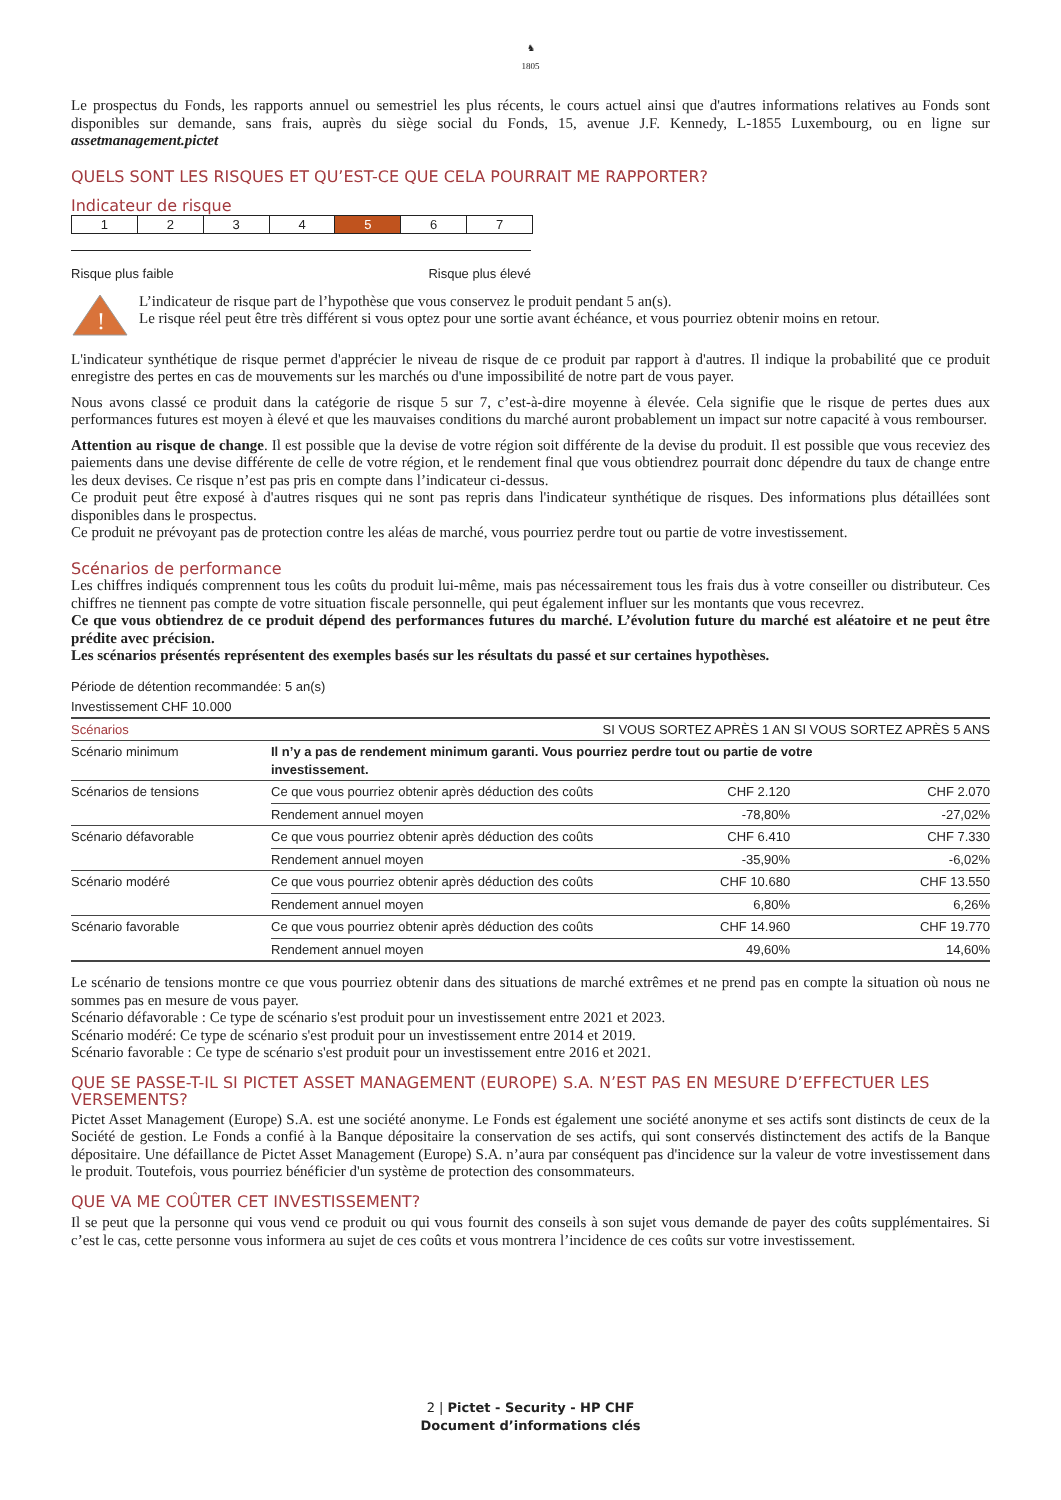♞
1805
Le prospectus du Fonds, les rapports annuel ou semestriel les plus récents, le cours actuel ainsi que d'autres informations relatives au Fonds sont disponibles sur demande, sans frais, auprès du siège social du Fonds, 15, avenue J.F. Kennedy, L-1855 Luxembourg, ou en ligne sur assetmanagement.pictet
QUELS SONT LES RISQUES ET QU’EST-CE QUE CELA POURRAIT ME RAPPORTER?
Indicateur de risque
1 2 3 4 5 6 7
Risque plus faible Risque plus élevé
!
L’indicateur de risque part de l’hypothèse que vous conservez le produit pendant 5 an(s).
Le risque réel peut être très différent si vous optez pour une sortie avant échéance, et vous pourriez obtenir moins en retour.
L'indicateur synthétique de risque permet d'apprécier le niveau de risque de ce produit par rapport à d'autres. Il indique la probabilité que ce produit enregistre des pertes en cas de mouvements sur les marchés ou d'une impossibilité de notre part de vous payer.
Nous avons classé ce produit dans la catégorie de risque 5 sur 7, c’est-à-dire moyenne à élevée. Cela signifie que le risque de pertes dues aux performances futures est moyen à élevé et que les mauvaises conditions du marché auront probablement un impact sur notre capacité à vous rembourser.
Attention au risque de change. Il est possible que la devise de votre région soit différente de la devise du produit. Il est possible que vous receviez des paiements dans une devise différente de celle de votre région, et le rendement final que vous obtiendrez pourrait donc dépendre du taux de change entre les deux devises. Ce risque n’est pas pris en compte dans l’indicateur ci-dessus.
Ce produit peut être exposé à d'autres risques qui ne sont pas repris dans l'indicateur synthétique de risques. Des informations plus détaillées sont disponibles dans le prospectus.
Ce produit ne prévoyant pas de protection contre les aléas de marché, vous pourriez perdre tout ou partie de votre investissement.
Scénarios de performance
Les chiffres indiqués comprennent tous les coûts du produit lui-même, mais pas nécessairement tous les frais dus à votre conseiller ou distributeur. Ces chiffres ne tiennent pas compte de votre situation fiscale personnelle, qui peut également influer sur les montants que vous recevrez.
Ce que vous obtiendrez de ce produit dépend des performances futures du marché. L’évolution future du marché est aléatoire et ne peut être prédite avec précision.
Les scénarios présentés représentent des exemples basés sur les résultats du passé et sur certaines hypothèses.
Période de détention recommandée: 5 an(s)
Investissement CHF 10.000
| Scénarios | | SI VOUS SORTEZ APRÈS 1 AN | SI VOUS SORTEZ APRÈS 5 ANS |
| --- | --- | --- | --- |
| Scénario minimum | Il n’y a pas de rendement minimum garanti. Vous pourriez perdre tout ou partie de votre investissement. | | |
| Scénarios de tensions | Ce que vous pourriez obtenir après déduction des coûts | CHF 2.120 | CHF 2.070 |
| | Rendement annuel moyen | -78,80% | -27,02% |
| Scénario défavorable | Ce que vous pourriez obtenir après déduction des coûts | CHF 6.410 | CHF 7.330 |
| | Rendement annuel moyen | -35,90% | -6,02% |
| Scénario modéré | Ce que vous pourriez obtenir après déduction des coûts | CHF 10.680 | CHF 13.550 |
| | Rendement annuel moyen | 6,80% | 6,26% |
| Scénario favorable | Ce que vous pourriez obtenir après déduction des coûts | CHF 14.960 | CHF 19.770 |
| | Rendement annuel moyen | 49,60% | 14,60% |
Le scénario de tensions montre ce que vous pourriez obtenir dans des situations de marché extrêmes et ne prend pas en compte la situation où nous ne sommes pas en mesure de vous payer.
Scénario défavorable : Ce type de scénario s'est produit pour un investissement entre 2021 et 2023.
Scénario modéré: Ce type de scénario s'est produit pour un investissement entre 2014 et 2019.
Scénario favorable : Ce type de scénario s'est produit pour un investissement entre 2016 et 2021.
QUE SE PASSE-T-IL SI PICTET ASSET MANAGEMENT (EUROPE) S.A. N’EST PAS EN MESURE D’EFFECTUER LES VERSEMENTS?
Pictet Asset Management (Europe) S.A. est une société anonyme. Le Fonds est également une société anonyme et ses actifs sont distincts de ceux de la Société de gestion. Le Fonds a confié à la Banque dépositaire la conservation de ses actifs, qui sont conservés distinctement des actifs de la Banque dépositaire. Une défaillance de Pictet Asset Management (Europe) S.A. n’aura par conséquent pas d'incidence sur la valeur de votre investissement dans le produit. Toutefois, vous pourriez bénéficier d'un système de protection des consommateurs.
QUE VA ME COÛTER CET INVESTISSEMENT?
Il se peut que la personne qui vous vend ce produit ou qui vous fournit des conseils à son sujet vous demande de payer des coûts supplémentaires. Si c’est le cas, cette personne vous informera au sujet de ces coûts et vous montrera l’incidence de ces coûts sur votre investissement.
2 | Pictet - Security - HP CHF
Document d’informations clés